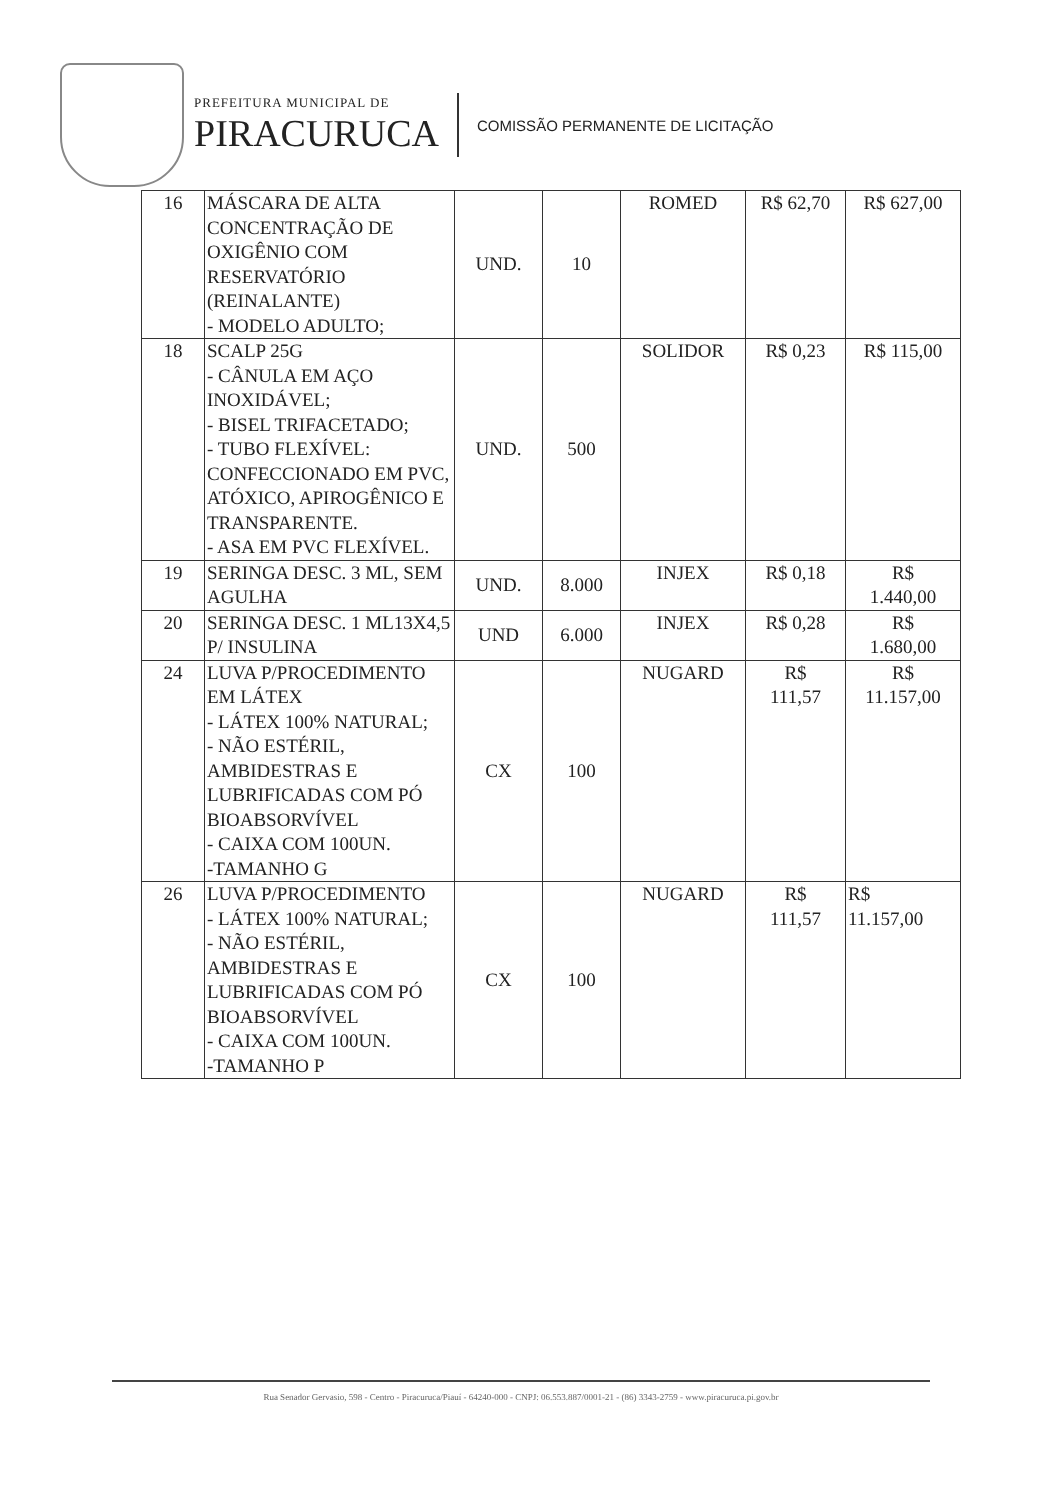PREFEITURA MUNICIPAL DE
PIRACURUCA
COMISSÃO PERMANENTE DE LICITAÇÃO
| 16 | MÁSCARA DE ALTA CONCENTRAÇÃO DE OXIGÊNIO COM RESERVATÓRIO (REINALANTE) - MODELO ADULTO; | UND. | 10 | ROMED | R$ 62,70 | R$ 627,00 |
| 18 | SCALP 25G - CÂNULA EM AÇO INOXIDÁVEL; - BISEL TRIFACETADO; - TUBO FLEXÍVEL: CONFECCIONADO EM PVC, ATÓXICO, APIROGÊNICO E TRANSPARENTE. - ASA EM PVC FLEXÍVEL. | UND. | 500 | SOLIDOR | R$ 0,23 | R$ 115,00 |
| 19 | SERINGA DESC. 3 ML, SEM AGULHA | UND. | 8.000 | INJEX | R$ 0,18 | R$ 1.440,00 |
| 20 | SERINGA DESC. 1 ML13X4,5 P/ INSULINA | UND | 6.000 | INJEX | R$ 0,28 | R$ 1.680,00 |
| 24 | LUVA P/PROCEDIMENTO EM LÁTEX - LÁTEX 100% NATURAL; - NÃO ESTÉRIL, AMBIDESTRAS E LUBRIFICADAS COM PÓ BIOABSORVÍVEL - CAIXA COM 100UN. -TAMANHO G | CX | 100 | NUGARD | R$ 111,57 | R$ 11.157,00 |
| 26 | LUVA P/PROCEDIMENTO - LÁTEX 100% NATURAL; - NÃO ESTÉRIL, AMBIDESTRAS E LUBRIFICADAS COM PÓ BIOABSORVÍVEL - CAIXA COM 100UN. -TAMANHO P | CX | 100 | NUGARD | R$ 111,57 | R$ 11.157,00 |
Rua Senador Gervasio, 598 - Centro - Piracuruca/Piauí - 64240-000 - CNPJ: 06.553.887/0001-21 - (86) 3343-2759 - www.piracuruca.pi.gov.br